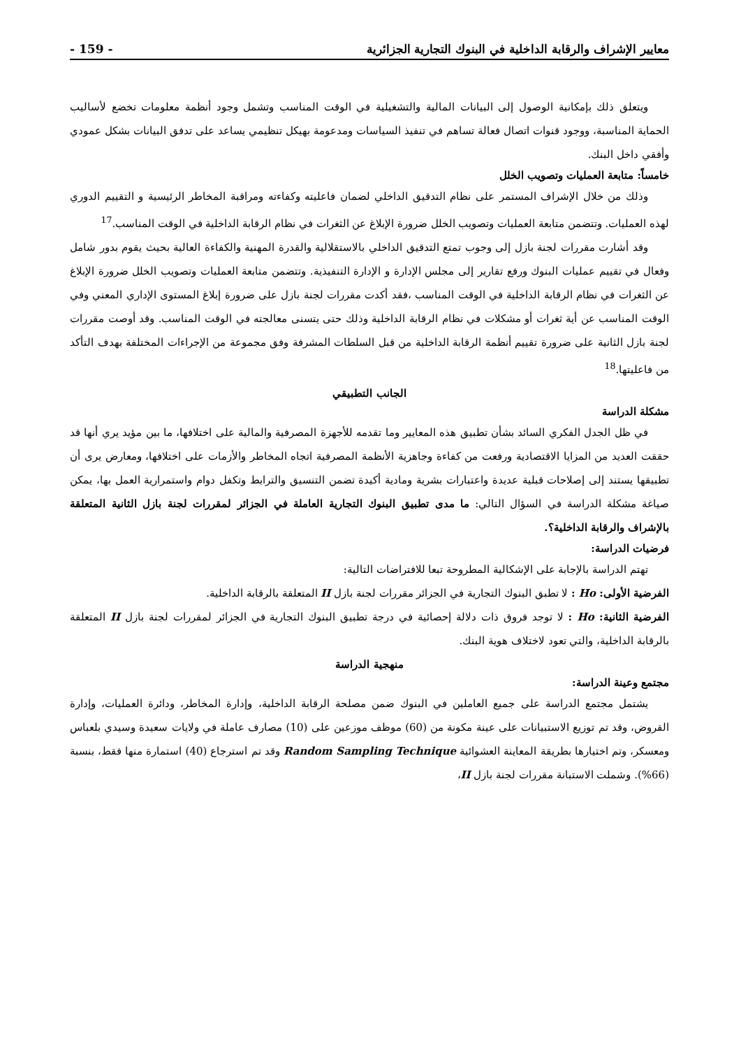معايير الإشراف والرقابة الداخلية في البنوك التجارية الجزائرية - 159 -
ويتعلق ذلك بإمكانية الوصول إلى البيانات المالية والتشغيلية في الوقت المناسب وتشمل وجود أنظمة معلومات تخضع لأساليب الحماية المناسبة، ووجود قنوات اتصال فعالة تساهم في تنفيذ السياسات ومدعومة بهيكل تنظيمي يساعد على تدفق البيانات بشكل عمودي وأفقي داخل البنك.
خامساً: متابعة العمليات وتصويب الخلل
وذلك من خلال الإشراف المستمر على نظام التدقيق الداخلي لضمان فاعليته وكفاءته ومراقبة المخاطر الرئيسية و التقييم الدوري لهذه العمليات. وتتضمن متابعة العمليات وتصويب الخلل ضرورة الإبلاغ عن الثغرات في نظام الرقابة الداخلية في الوقت المناسب.<sup>17</sup>
وقد أشارت مقررات لجنة بازل إلى وجوب تمتع التدقيق الداخلي بالاستقلالية والقدرة المهنية والكفاءة العالية بحيث يقوم بدور شامل وفعال في تقييم عمليات البنوك ورفع تقارير إلى مجلس الإدارة و الإدارة التنفيذية. وتتضمن متابعة العمليات وتصويب الخلل ضرورة الإبلاغ عن الثغرات في نظام الرقابة الداخلية في الوقت المناسب ،فقد أكدت مقررات لجنة بازل على ضرورة إبلاغ المستوى الإداري المعني وفي الوقت المناسب عن أية ثغرات أو مشكلات في نظام الرقابة الداخلية وذلك حتى يتسنى معالجته في الوقت المناسب. وقد أوصت مقررات لجنة بازل الثانية على ضرورة تقييم أنظمة الرقابة الداخلية من قبل السلطات المشرفة وفق مجموعة من الإجراءات المختلفة بهدف التأكد من فاعليتها.<sup>18</sup>
الجانب التطبيقي
مشكلة الدراسة
في ظل الجدل الفكري السائد بشأن تطبيق هذه المعايير وما تقدمه للأجهزة المصرفية والمالية على اختلافها، ما بين مؤيد يري أنها قد حققت العديد من المزايا الاقتصادية ورفعت من كفاءة وجاهزية الأنظمة المصرفية اتجاه المخاطر والأزمات على اختلافها، ومعارض يرى أن تطبيقها يستند إلى إصلاحات قبلية عديدة واعتبارات بشرية ومادية أكيدة تضمن التنسيق والترابط وتكفل دوام واستمرارية العمل بها، يمكن صياغة مشكلة الدراسة في السؤال التالي: ما مدى تطبيق البنوك التجارية العاملة في الجزائر لمقررات لجنة بازل الثانية المتعلقة بالإشراف والرقابة الداخلية؟.
فرضيات الدراسة:
تهتم الدراسة بالإجابة على الإشكالية المطروحة تبعا للافتراضات التالية:
الفرضية الأولى: Ho : لا تطبق البنوك التجارية في الجزائر مقررات لجنة بازل II المتعلقة بالرقابة الداخلية.
الفرضية الثانية: Ho : لا توجد فروق ذات دلالة إحصائية في درجة تطبيق البنوك التجارية في الجزائر لمقررات لجنة بازل II المتعلقة بالرقابة الداخلية، والتي تعود لاختلاف هوية البنك.
منهجية الدراسة
مجتمع وعينة الدراسة:
يشتمل مجتمع الدراسة على جميع العاملين في البنوك ضمن مصلحة الرقابة الداخلية، وإدارة المخاطر، ودائرة العمليات، وإدارة القروض، وقد تم توزيع الاستبيانات على عينة مكونة من (60) موظف موزعين على (10) مصارف عاملة في ولايات سعيدة وسيدي بلعباس ومعسكر، وتم اختيارها بطريقة المعاينة العشوائية Random Sampling Technique وقد تم استرجاع (40) استمارة منها فقط، بنسبة (66%). وشملت الاستبانة مقررات لجنة بازل II،